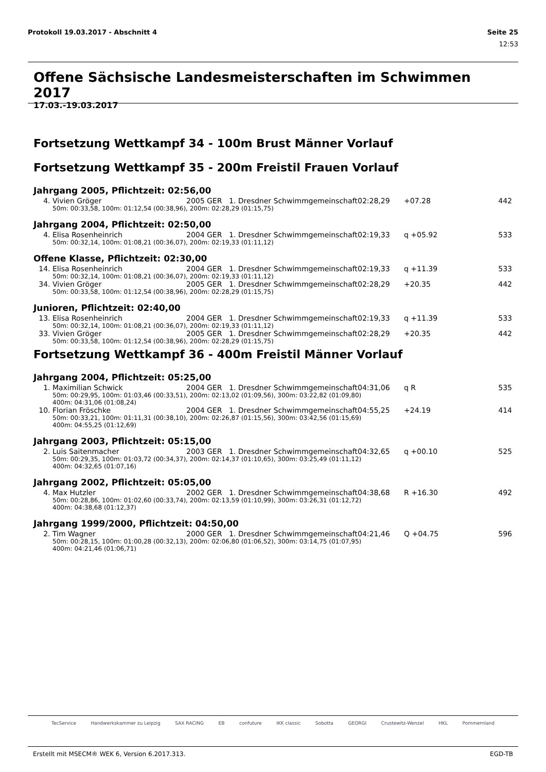Protokoll 19.03.2017 - Abschnitt 4 Seite 25
12:53
Offene Sächsische Landesmeisterschaften im Schwimmen 2017
17.03.-19.03.2017
Fortsetzung Wettkampf 34 - 100m Brust Männer Vorlauf
Fortsetzung Wettkampf 35 - 200m Freistil Frauen Vorlauf
Jahrgang 2005, Pflichtzeit: 02:56,00
| 4. | Vivien Gröger | 2005 | GER | 1. Dresdner Schwimmgemeinschaft | 02:28,29 | +07.28 | 442 |
| 50m: 00:33,58, 100m: 01:12,54 (00:38,96), 200m: 02:28,29 (01:15,75) | | | | | | | |
Jahrgang 2004, Pflichtzeit: 02:50,00
| 4. | Elisa Rosenheinrich | 2004 | GER | 1. Dresdner Schwimmgemeinschaft | 02:19,33 | q +05.92 | 533 |
| 50m: 00:32,14, 100m: 01:08,21 (00:36,07), 200m: 02:19,33 (01:11,12) | | | | | | | |
Offene Klasse, Pflichtzeit: 02:30,00
| 14. | Elisa Rosenheinrich | 2004 | GER | 1. Dresdner Schwimmgemeinschaft | 02:19,33 | q +11.39 | 533 |
| 50m: 00:32,14, 100m: 01:08,21 (00:36,07), 200m: 02:19,33 (01:11,12) | | | | | | | |
| 34. | Vivien Gröger | 2005 | GER | 1. Dresdner Schwimmgemeinschaft | 02:28,29 | +20.35 | 442 |
| 50m: 00:33,58, 100m: 01:12,54 (00:38,96), 200m: 02:28,29 (01:15,75) | | | | | | | |
Junioren, Pflichtzeit: 02:40,00
| 13. | Elisa Rosenheinrich | 2004 | GER | 1. Dresdner Schwimmgemeinschaft | 02:19,33 | q +11.39 | 533 |
| 50m: 00:32,14, 100m: 01:08,21 (00:36,07), 200m: 02:19,33 (01:11,12) | | | | | | | |
| 33. | Vivien Gröger | 2005 | GER | 1. Dresdner Schwimmgemeinschaft | 02:28,29 | +20.35 | 442 |
| 50m: 00:33,58, 100m: 01:12,54 (00:38,96), 200m: 02:28,29 (01:15,75) | | | | | | | |
Fortsetzung Wettkampf 36 - 400m Freistil Männer Vorlauf
Jahrgang 2004, Pflichtzeit: 05:25,00
| 1. | Maximilian Schwick | 2004 | GER | 1. Dresdner Schwimmgemeinschaft | 04:31,06 | q R | 535 |
| 50m: 00:29,95, 100m: 01:03,46 (00:33,51), 200m: 02:13,02 (01:09,56), 300m: 03:22,82 (01:09,80) 400m: 04:31,06 (01:08,24) | | | | | | | |
| 10. | Florian Fröschke | 2004 | GER | 1. Dresdner Schwimmgemeinschaft | 04:55,25 | +24.19 | 414 |
| 50m: 00:33,21, 100m: 01:11,31 (00:38,10), 200m: 02:26,87 (01:15,56), 300m: 03:42,56 (01:15,69) 400m: 04:55,25 (01:12,69) | | | | | | | |
Jahrgang 2003, Pflichtzeit: 05:15,00
| 2. | Luis Saitenmacher | 2003 | GER | 1. Dresdner Schwimmgemeinschaft | 04:32,65 | q +00.10 | 525 |
| 50m: 00:29,35, 100m: 01:03,72 (00:34,37), 200m: 02:14,37 (01:10,65), 300m: 03:25,49 (01:11,12) 400m: 04:32,65 (01:07,16) | | | | | | | |
Jahrgang 2002, Pflichtzeit: 05:05,00
| 4. | Max Hutzler | 2002 | GER | 1. Dresdner Schwimmgemeinschaft | 04:38,68 | R +16.30 | 492 |
| 50m: 00:28,86, 100m: 01:02,60 (00:33,74), 200m: 02:13,59 (01:10,99), 300m: 03:26,31 (01:12,72) 400m: 04:38,68 (01:12,37) | | | | | | | |
Jahrgang 1999/2000, Pflichtzeit: 04:50,00
| 2. | Tim Wagner | 2000 | GER | 1. Dresdner Schwimmgemeinschaft | 04:21,46 | Q +04.75 | 596 |
| 50m: 00:28,15, 100m: 01:00,28 (00:32,13), 200m: 02:06,80 (01:06,52), 300m: 03:14,75 (01:07,95) 400m: 04:21,46 (01:06,71) | | | | | | | |
TecService Handwerkskammer zu Leipzig SAX RACING EB confuture IKK classic Sobotta GEORGI Crustewitz-Wenzel HKL Pommernland
Erstellt mit MSECM® WEK 6, Version 6.2017.313. EGD-TB